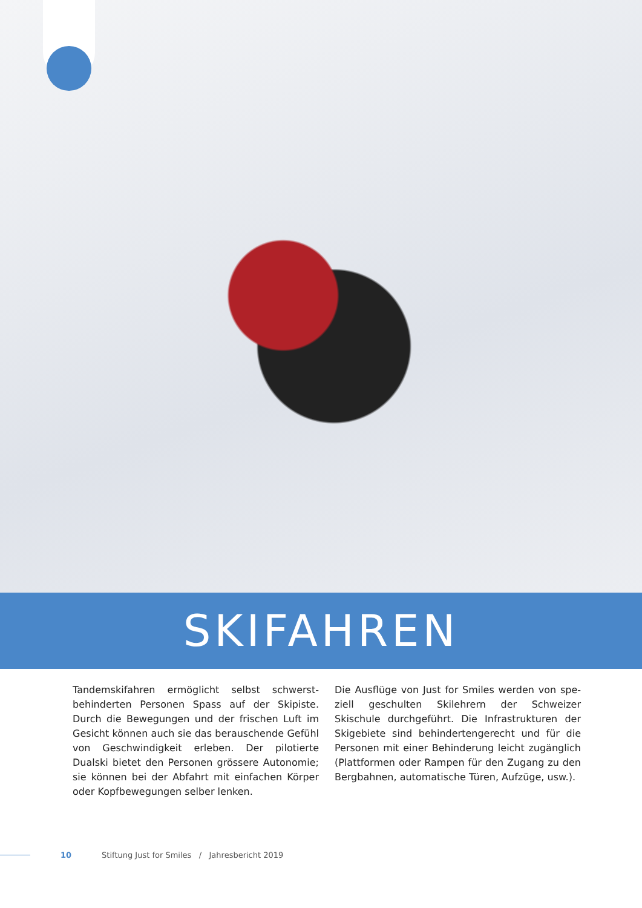SKIFAHREN
Tandemskifahren ermöglicht selbst schwerst­behinderten Personen Spass auf der Skipiste. Durch die Bewegungen und der frischen Luft im Gesicht können auch sie das berauschende Gefühl von Geschwindigkeit erleben. Der pilotierte Dualski bietet den Personen grössere Autonomie; sie können bei der Abfahrt mit einfachen Körper oder Kopfbewegungen selber lenken.
Die Ausflüge von Just for Smiles werden von spe­ziell geschulten Skilehrern der Schweizer Skischule durchgeführt. Die Infrastrukturen der Skigebiete sind behindertengerecht und für die Personen mit einer Behinderung leicht zugänglich (Plattformen oder Rampen für den Zugang zu den Bergbahnen, automatische Türen, Aufzüge, usw.).
10 Stiftung Just for Smiles / Jahresbericht 2019